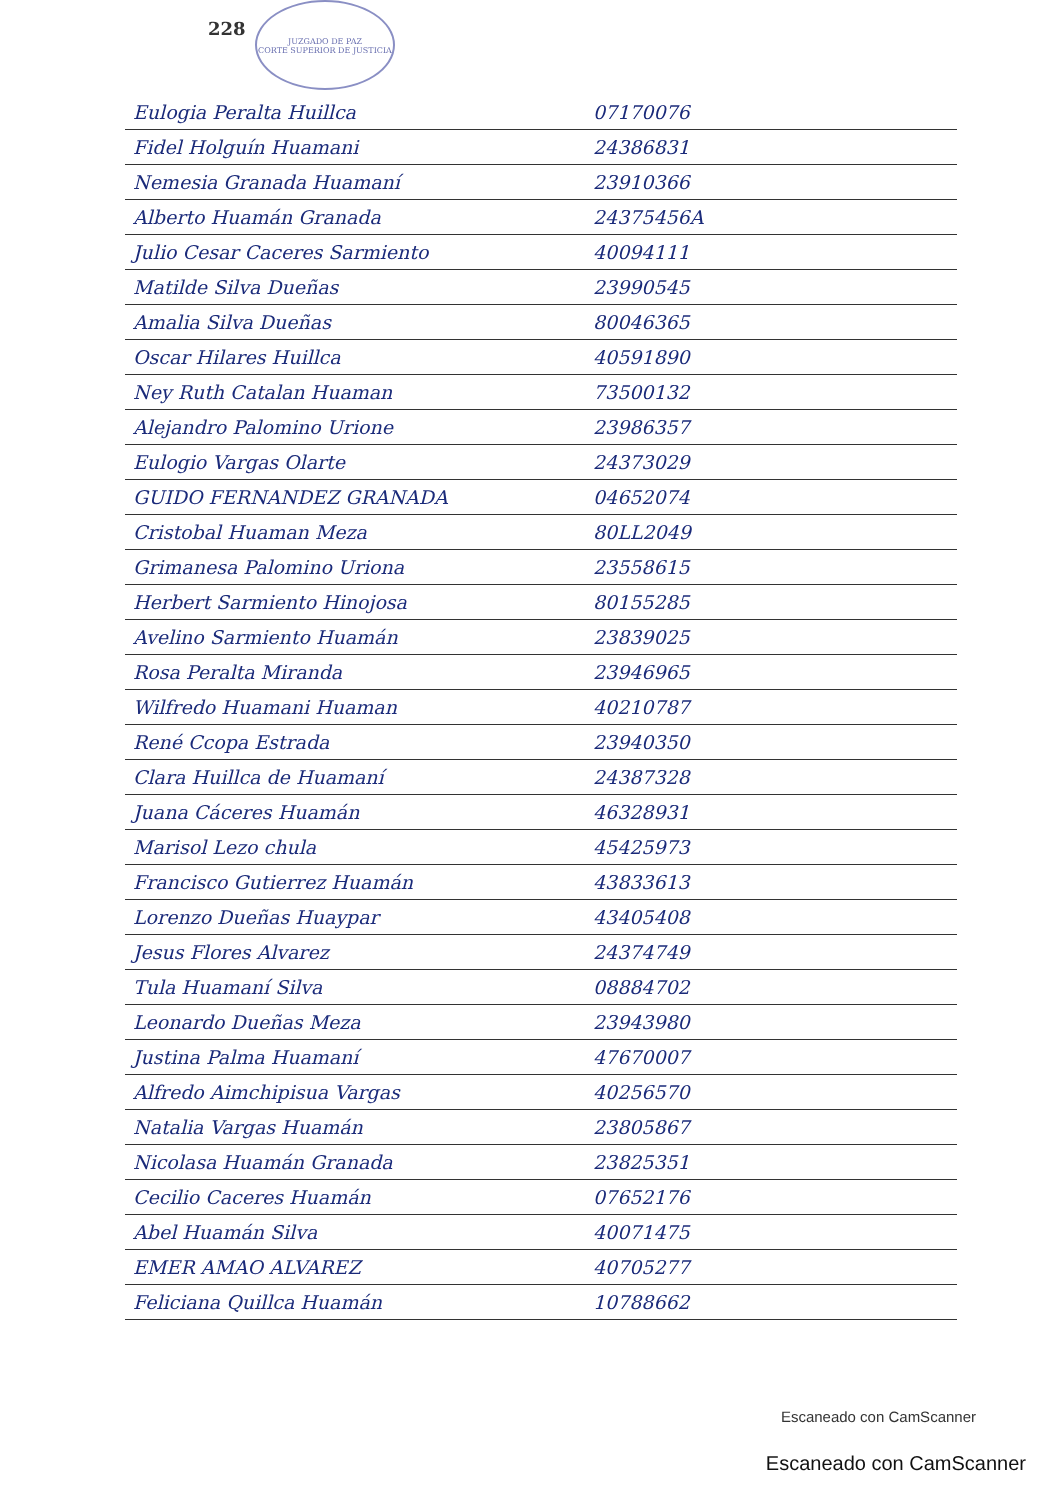228
JUZGADO DE PAZ
CORTE SUPERIOR DE JUSTICIA
| Eulogia Peralta Huillca | 07170076 | |
| Fidel Holguín Huamani | 24386831 | |
| Nemesia Granada Huamaní | 23910366 | |
| Alberto Huamán Granada | 24375456A | |
| Julio Cesar Caceres Sarmiento | 40094111 | |
| Matilde Silva Dueñas | 23990545 | |
| Amalia Silva Dueñas | 80046365 | |
| Oscar Hilares Huillca | 40591890 | |
| Ney Ruth Catalan Huaman | 73500132 | |
| Alejandro Palomino Urione | 23986357 | |
| Eulogio Vargas Olarte | 24373029 | |
| GUIDO FERNANDEZ GRANADA | 04652074 | |
| Cristobal Huaman Meza | 80LL2049 | |
| Grimanesa Palomino Uriona | 23558615 | |
| Herbert Sarmiento Hinojosa | 80155285 | |
| Avelino Sarmiento Huamán | 23839025 | |
| Rosa Peralta Miranda | 23946965 | |
| Wilfredo Huamani Huaman | 40210787 | |
| René Ccopa Estrada | 23940350 | |
| Clara Huillca de Huamaní | 24387328 | |
| Juana Cáceres Huamán | 46328931 | |
| Marisol Lezo chula | 45425973 | |
| Francisco Gutierrez Huamán | 43833613 | |
| Lorenzo Dueñas Huaypar | 43405408 | |
| Jesus Flores Alvarez | 24374749 | |
| Tula Huamaní Silva | 08884702 | |
| Leonardo Dueñas Meza | 23943980 | |
| Justina Palma Huamaní | 47670007 | |
| Alfredo Aimchipisua Vargas | 40256570 | |
| Natalia Vargas Huamán | 23805867 | |
| Nicolasa Huamán Granada | 23825351 | |
| Cecilio Caceres Huamán | 07652176 | |
| Abel Huamán Silva | 40071475 | |
| EMER AMAO ALVAREZ | 40705277 | |
| Feliciana Quillca Huamán | 10788662 | |
Escaneado con CamScanner
Escaneado con CamScanner